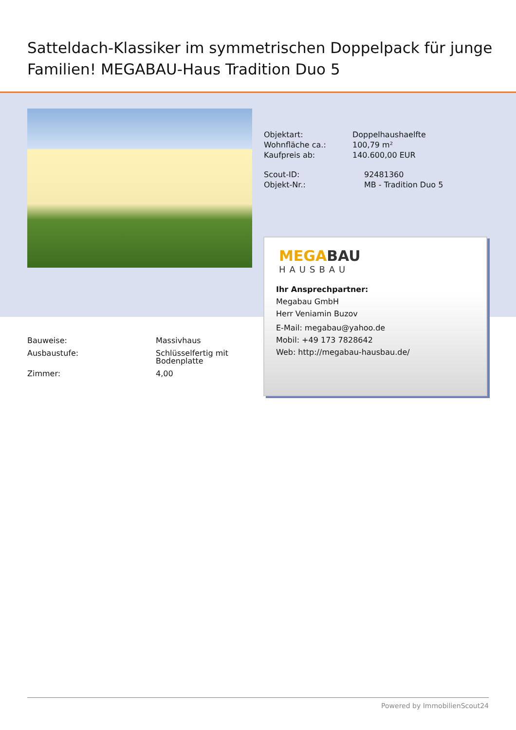Satteldach-Klassiker im symmetrischen Doppelpack für junge Familien! MEGABAU-Haus Tradition Duo 5
| Objektart: | Doppelhaushaelfte |
| Wohnfläche ca.: | 100,79 m² |
| Kaufpreis ab: | 140.600,00 EUR |
| Scout-ID: | 92481360 |
| Objekt-Nr.: | MB - Tradition Duo 5 |
MEGABAU
HAUSBAU
Ihr Ansprechpartner:
Megabau GmbH
Herr Veniamin Buzov
E-Mail: megabau@yahoo.de
Mobil: +49 173 7828642
Web: http://megabau-hausbau.de/
| Bauweise: | Massivhaus |
| Ausbaustufe: | Schlüsselfertig mit Bodenplatte |
| Zimmer: | 4,00 |
Powered by ImmobilienScout24